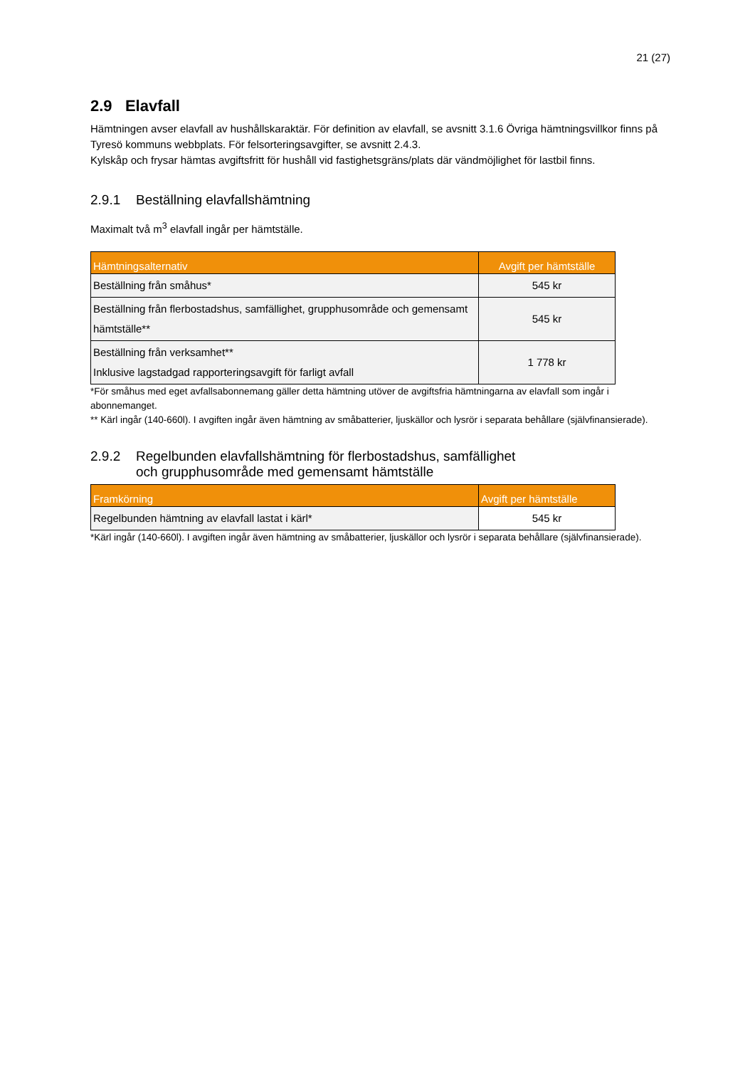21 (27)
2.9 Elavfall
Hämtningen avser elavfall av hushållskaraktär. För definition av elavfall, se avsnitt 3.1.6 Övriga hämtningsvillkor finns på Tyresö kommuns webbplats. För felsorteringsavgifter, se avsnitt 2.4.3.
Kylskåp och frysar hämtas avgiftsfritt för hushåll vid fastighetsgräns/plats där vändmöjlighet för lastbil finns.
2.9.1 Beställning elavfallshämtning
Maximalt två m<sup>3</sup> elavfall ingår per hämtställe.
| Hämtningsalternativ | Avgift per hämtställe |
| --- | --- |
| Beställning från småhus* | 545 kr |
| Beställning från flerbostadshus, samfällighet, grupphusområde och gemensamt hämtställe** | 545 kr |
| Beställning från verksamhet** Inklusive lagstadgad rapporteringsavgift för farligt avfall | 1 778 kr |
*För småhus med eget avfallsabonnemang gäller detta hämtning utöver de avgiftsfria hämtningarna av elavfall som ingår i abonnemanget.
** Kärl ingår (140-660l). I avgiften ingår även hämtning av småbatterier, ljuskällor och lysrör i separata behållare (självfinansierade).
2.9.2 Regelbunden elavfallshämtning för flerbostadshus, samfällighet
och grupphusområde med gemensamt hämtställe
| Framkörning | Avgift per hämtställe |
| --- | --- |
| Regelbunden hämtning av elavfall lastat i kärl* | 545 kr |
*Kärl ingår (140-660l). I avgiften ingår även hämtning av småbatterier, ljuskällor och lysrör i separata behållare (självfinansierade).